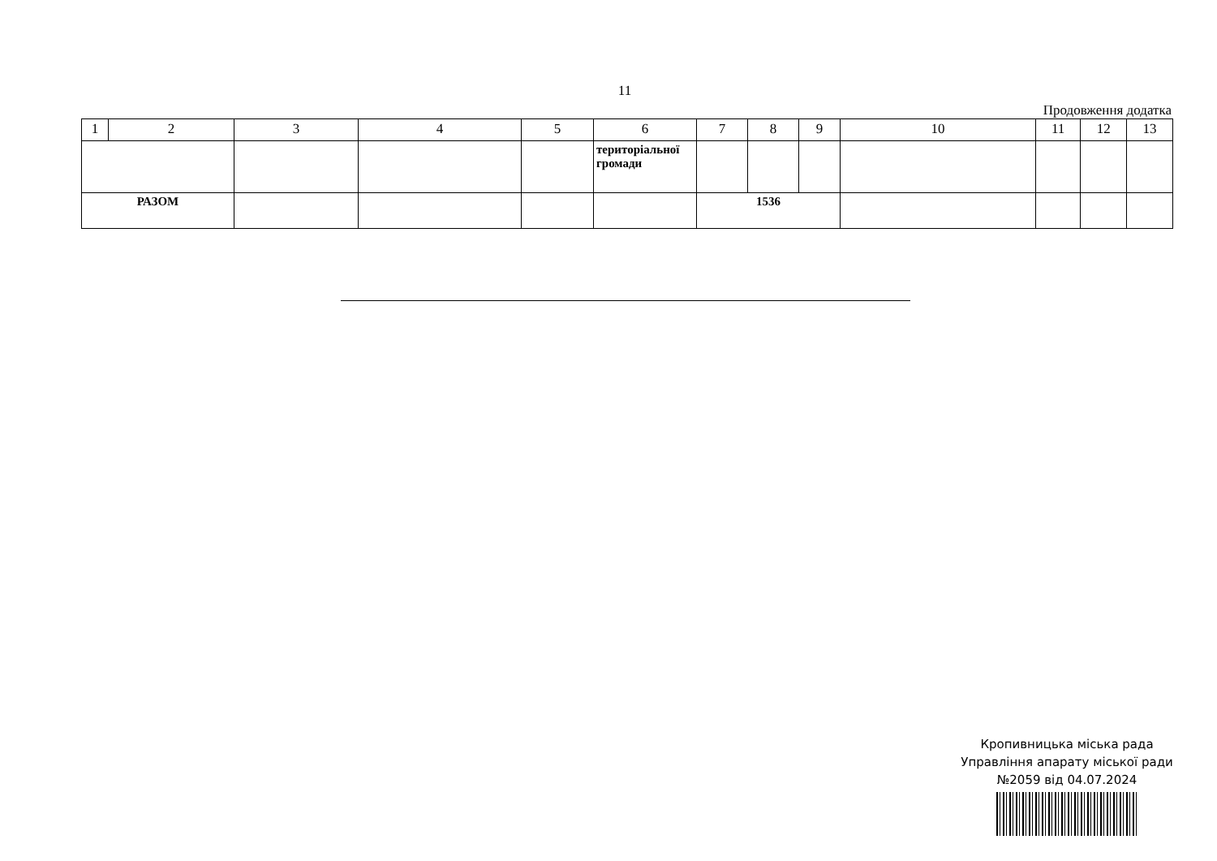11
Продовження додатка
| 1 | 2 | 3 | 4 | 5 | 6 | 7 | 8 | 9 | 10 | 11 | 12 | 13 |
| | | | | | територіальної громади | | | | | | | |
| РАЗОМ | | | | | | 1536 | | | | | | |
Кропивницька міська рада
Управління апарату міської ради
№2059 від 04.07.2024